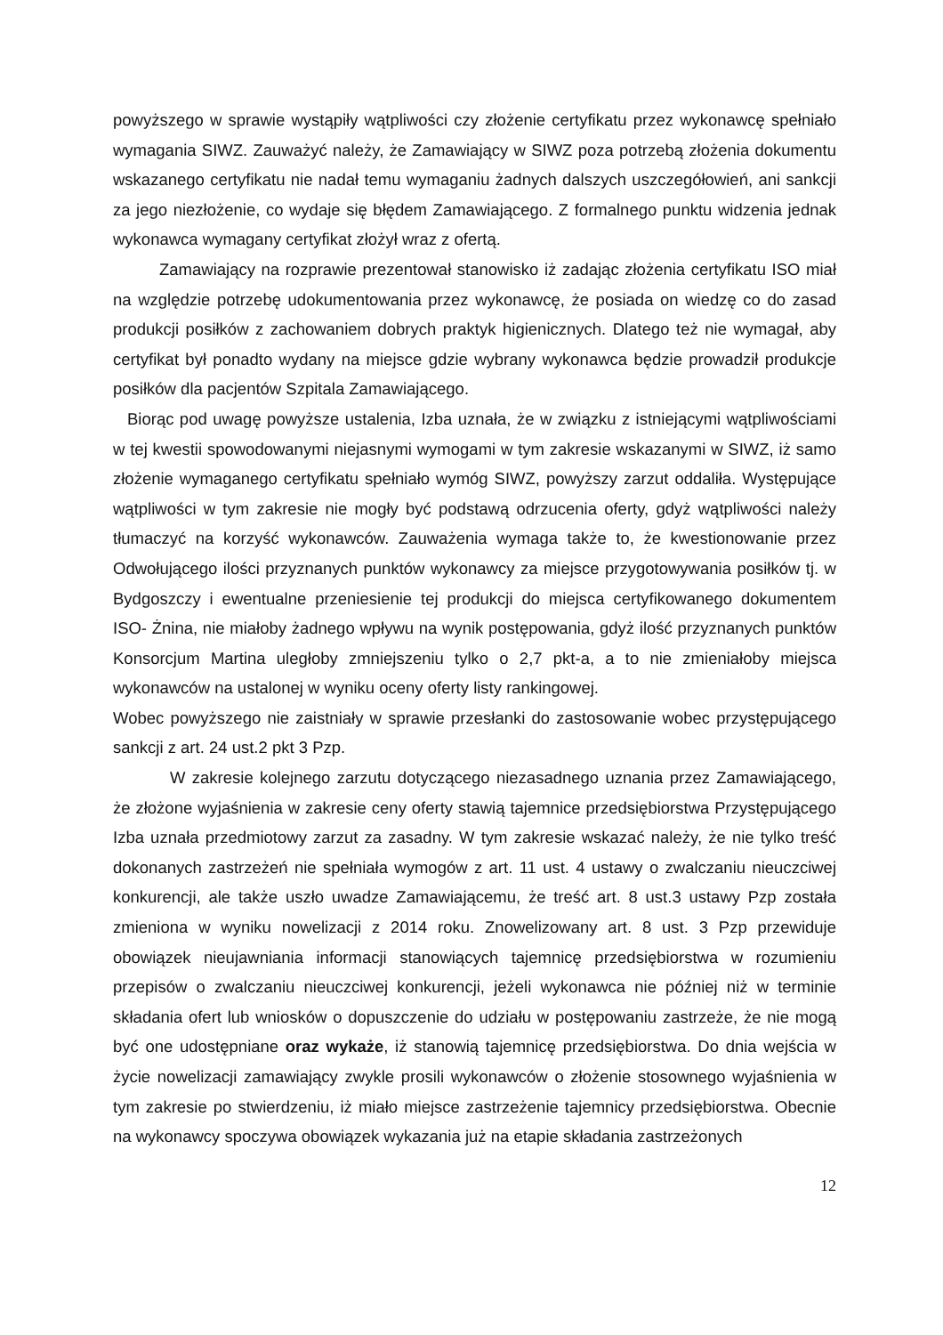powyższego w sprawie wystąpiły wątpliwości czy złożenie certyfikatu przez wykonawcę spełniało wymagania SIWZ. Zauważyć należy, że Zamawiający w SIWZ poza potrzebą złożenia dokumentu wskazanego certyfikatu nie nadał temu wymaganiu żadnych dalszych uszczegółowień, ani sankcji za jego niezłożenie, co wydaje się błędem Zamawiającego. Z formalnego punktu widzenia jednak wykonawca wymagany certyfikat złożył wraz z ofertą.
Zamawiający na rozprawie prezentował stanowisko iż zadając złożenia certyfikatu ISO miał na względzie potrzebę udokumentowania przez wykonawcę, że posiada on wiedzę co do zasad produkcji posiłków z zachowaniem dobrych praktyk higienicznych. Dlatego też nie wymagał, aby certyfikat był ponadto wydany na miejsce gdzie wybrany wykonawca będzie prowadził produkcje posiłków dla pacjentów Szpitala Zamawiającego.
Biorąc pod uwagę powyższe ustalenia, Izba uznała, że w związku z istniejącymi wątpliwościami w tej kwestii spowodowanymi niejasnymi wymogami w tym zakresie wskazanymi w SIWZ, iż samo złożenie wymaganego certyfikatu spełniało wymóg SIWZ, powyższy zarzut oddaliła. Występujące wątpliwości w tym zakresie nie mogły być podstawą odrzucenia oferty, gdyż wątpliwości należy tłumaczyć na korzyść wykonawców. Zauważenia wymaga także to, że kwestionowanie przez Odwołującego ilości przyznanych punktów wykonawcy za miejsce przygotowywania posiłków tj. w Bydgoszczy i ewentualne przeniesienie tej produkcji do miejsca certyfikowanego dokumentem ISO- Żnina, nie miałoby żadnego wpływu na wynik postępowania, gdyż ilość przyznanych punktów Konsorcjum Martina uległoby zmniejszeniu tylko o 2,7 pkt-a, a to nie zmieniałoby miejsca wykonawców na ustalonej w wyniku oceny oferty listy rankingowej.
Wobec powyższego nie zaistniały w sprawie przesłanki do zastosowanie wobec przystępującego sankcji z art. 24 ust.2 pkt 3 Pzp.
W zakresie kolejnego zarzutu dotyczącego niezasadnego uznania przez Zamawiającego, że złożone wyjaśnienia w zakresie ceny oferty stawią tajemnice przedsiębiorstwa Przystępującego Izba uznała przedmiotowy zarzut za zasadny. W tym zakresie wskazać należy, że nie tylko treść dokonanych zastrzeżeń nie spełniała wymogów z art. 11 ust. 4 ustawy o zwalczaniu nieuczciwej konkurencji, ale także uszło uwadze Zamawiającemu, że treść art. 8 ust.3 ustawy Pzp została zmieniona w wyniku nowelizacji z 2014 roku. Znowelizowany art. 8 ust. 3 Pzp przewiduje obowiązek nieujawniania informacji stanowiących tajemnicę przedsiębiorstwa w rozumieniu przepisów o zwalczaniu nieuczciwej konkurencji, jeżeli wykonawca nie później niż w terminie składania ofert lub wniosków o dopuszczenie do udziału w postępowaniu zastrzeże, że nie mogą być one udostępniane oraz wykaże, iż stanowią tajemnicę przedsiębiorstwa. Do dnia wejścia w życie nowelizacji zamawiający zwykle prosili wykonawców o złożenie stosownego wyjaśnienia w tym zakresie po stwierdzeniu, iż miało miejsce zastrzeżenie tajemnicy przedsiębiorstwa. Obecnie na wykonawcy spoczywa obowiązek wykazania już na etapie składania zastrzeżonych
12